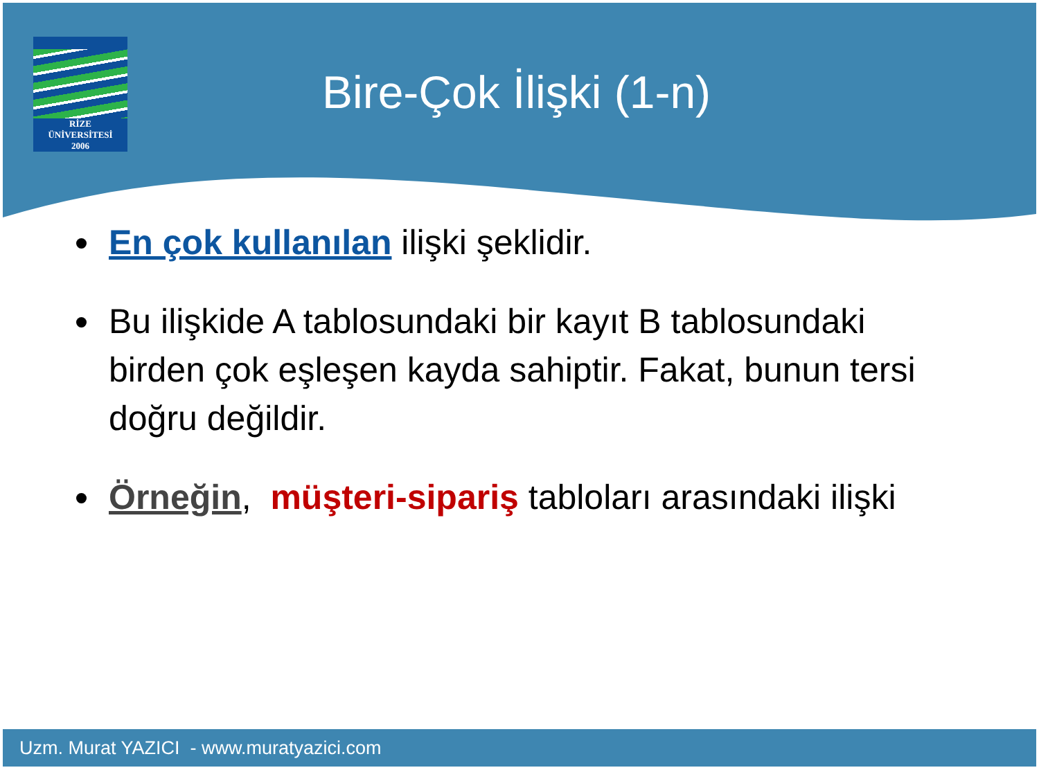RİZE
ÜNİVERSİTESİ
2006
Bire-Çok İlişki (1-n)
En çok kullanılan ilişki şeklidir.
Bu ilişkide A tablosundaki bir kayıt B tablosundaki birden çok eşleşen kayda sahiptir. Fakat, bunun tersi doğru değildir.
Örneğin, müşteri-sipariş tabloları arasındaki ilişki
Uzm. Murat YAZICI - www.muratyazici.com